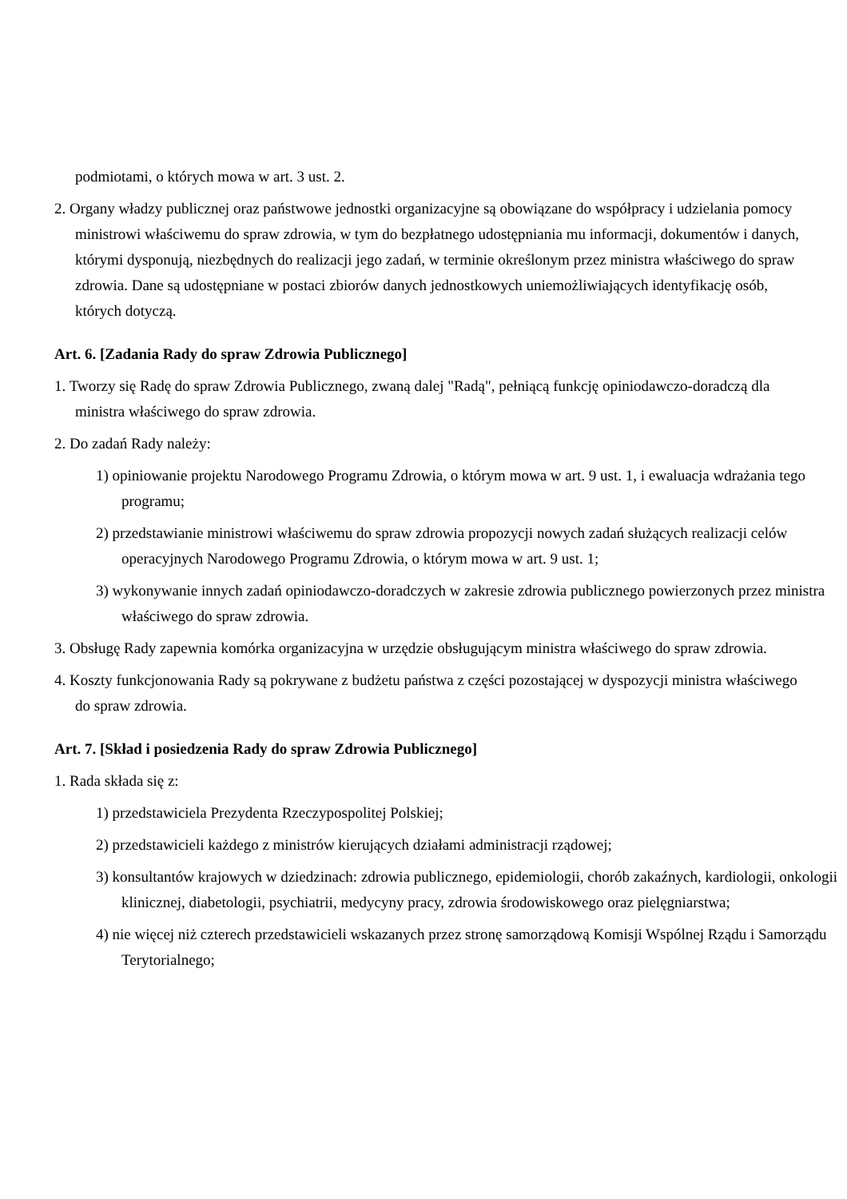podmiotami, o których mowa w art. 3 ust. 2.
2. Organy władzy publicznej oraz państwowe jednostki organizacyjne są obowiązane do współpracy i udzielania pomocy ministrowi właściwemu do spraw zdrowia, w tym do bezpłatnego udostępniania mu informacji, dokumentów i danych, którymi dysponują, niezbędnych do realizacji jego zadań, w terminie określonym przez ministra właściwego do spraw zdrowia. Dane są udostępniane w postaci zbiorów danych jednostkowych uniemożliwiających identyfikację osób, których dotyczą.
Art. 6. [Zadania Rady do spraw Zdrowia Publicznego]
1. Tworzy się Radę do spraw Zdrowia Publicznego, zwaną dalej "Radą", pełniącą funkcję opiniodawczo-doradczą dla ministra właściwego do spraw zdrowia.
2. Do zadań Rady należy:
1) opiniowanie projektu Narodowego Programu Zdrowia, o którym mowa w art. 9 ust. 1, i ewaluacja wdrażania tego programu;
2) przedstawianie ministrowi właściwemu do spraw zdrowia propozycji nowych zadań służących realizacji celów operacyjnych Narodowego Programu Zdrowia, o którym mowa w art. 9 ust. 1;
3) wykonywanie innych zadań opiniodawczo-doradczych w zakresie zdrowia publicznego powierzonych przez ministra właściwego do spraw zdrowia.
3. Obsługę Rady zapewnia komórka organizacyjna w urzędzie obsługującym ministra właściwego do spraw zdrowia.
4. Koszty funkcjonowania Rady są pokrywane z budżetu państwa z części pozostającej w dyspozycji ministra właściwego do spraw zdrowia.
Art. 7. [Skład i posiedzenia Rady do spraw Zdrowia Publicznego]
1. Rada składa się z:
1) przedstawiciela Prezydenta Rzeczypospolitej Polskiej;
2) przedstawicieli każdego z ministrów kierujących działami administracji rządowej;
3) konsultantów krajowych w dziedzinach: zdrowia publicznego, epidemiologii, chorób zakaźnych, kardiologii, onkologii klinicznej, diabetologii, psychiatrii, medycyny pracy, zdrowia środowiskowego oraz pielęgniarstwa;
4) nie więcej niż czterech przedstawicieli wskazanych przez stronę samorządową Komisji Wspólnej Rządu i Samorządu Terytorialnego;